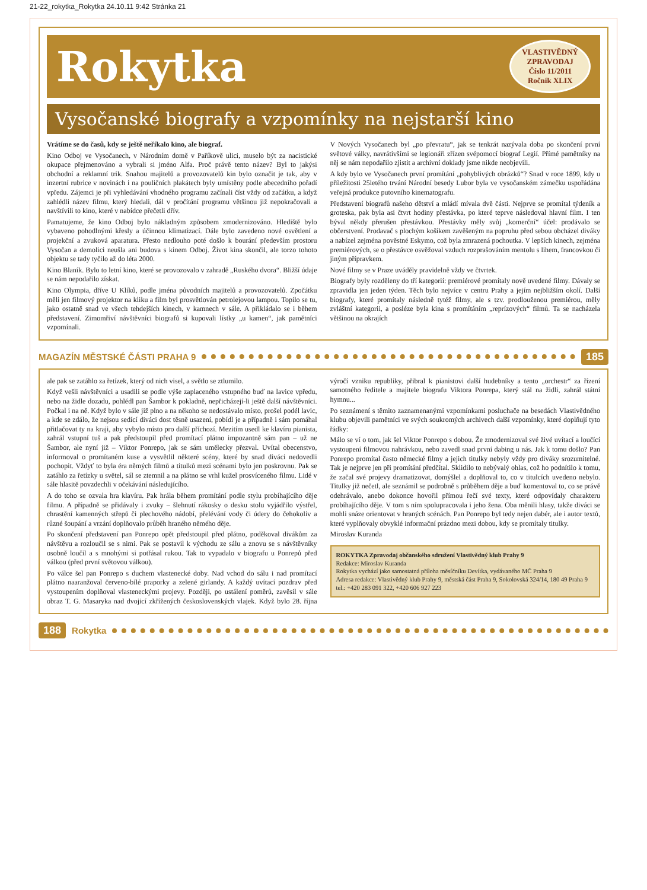21-22_rokytka_Rokytka 24.10.11 9:42 Stránka 21
Rokytka
VLASTIVĚDNÝ
ZPRAVODAJ
Číslo 11/2011
Ročník XLIX
Vysočanské biografy a vzpomínky na nejstarší kino
Vrátíme se do časů, kdy se ještě neříkalo kino, ale biograf.
Kino Odboj ve Vysočanech, v Národním domě v Paříkově ulici, muselo být za nacistické okupace přejmenováno a vybrali si jméno Alfa. Proč právě tento název? Byl to jakýsi obchodní a reklamní trik. Snahou majitelů a provozovatelů kin bylo označit je tak, aby v inzertní rubrice v novinách i na pouličních plakátech byly umístěny podle abecedního pořadí vpředu. Zájemci je při vyhledávání vhodného programu začínali číst vždy od začátku, a když zahlédli název filmu, který hledali, dál v pročítání programu většinou již nepokračovali a navštívili to kino, které v nabídce přečetli dřív.
Pamatujeme, že kino Odboj bylo nákladným způsobem zmodernizováno. Hlediště bylo vybaveno pohodlnými křesly a účinnou klimatizací. Dále bylo zavedeno nové osvětlení a projekční a zvuková aparatura. Přesto nedlouho poté došlo k bourání především prostoru Vysočan a demolici neušla ani budova s kinem Odboj. Život kina skončil, ale torzo tohoto objektu se tady tyčilo až do léta 2000.
Kino Blaník. Bylo to letní kino, které se provozovalo v zahradě „Ruského dvora“. Bližší údaje se nám nepodařilo získat.
Kino Olympia, dříve U Klíků, podle jména původních majitelů a provozovatelů. Zpočátku měli jen filmový projektor na kliku a film byl prosvětlován petrolejovou lampou. Topilo se tu, jako ostatně snad ve všech tehdejších kinech, v kamnech v sále. A přikládalo se i během představení. Zimomřiví návštěvníci biografů si kupovali lístky „u kamen“, jak pamětníci vzpomínali.
V Nových Vysočanech byl „po převratu“, jak se tenkrát nazývala doba po skončení první světové války, navrátivšími se legionáři zřízen svépomocí biograf Legií. Přímé pamětníky na něj se nám nepodařilo zjistit a archivní doklady jsme nikde neobjevili.
A kdy bylo ve Vysočanech první promítání „pohyblivých obrázků“? Snad v roce 1899, kdy u příležitosti 25letého trvání Národní besedy Lubor byla ve vysočanském zámečku uspořádána veřejná produkce putovního kinematografu.
Představení biografů našeho dětství a mládí mívala dvě části. Nejprve se promítal týdeník a groteska, pak byla asi čtvrt hodiny přestávka, po které teprve následoval hlavní film. I ten býval někdy přerušen přestávkou. Přestávky měly svůj „komerční“ účel: prodávalo se občerstvení. Prodavač s plochým košíkem zavěšeným na popruhu před sebou obcházel diváky a nabízel zejména pověstné Eskymo, což byla zmrazená pochoutka. V lepších kinech, zejména premiérových, se o přestávce osvěžoval vzduch rozprašováním mentolu s lihem, francovkou či jiným přípravkem.
Nové filmy se v Praze uváděly pravidelně vždy ve čtvrtek.
Biografy byly rozděleny do tří kategorií: premiérové promítaly nově uvedené filmy. Dávaly se zpravidla jen jeden týden. Těch bylo nejvíce v centru Prahy a jejím nejbližším okolí. Další biografy, které promítaly následně tytéž filmy, ale s tzv. prodlouženou premiérou, měly zvláštní kategorii, a posléze byla kina s promítáním „reprízových“ filmů. Ta se nacházela většinou na okrajích
MAGAZÍN MĚSTSKÉ ČÁSTI PRAHA 9 185
ale pak se zatáhlo za řetízek, který od nich visel, a světlo se ztlumilo.
Když vešli návštěvníci a usadili se podle výše zaplaceného vstupného buď na lavice vpředu, nebo na židle dozadu, pohlédl pan Šambor k pokladně, nepřicházejí-li ještě další návštěvníci. Počkal i na ně. Když bylo v sále již plno a na někoho se nedostávalo místo, prošel podél lavic, a kde se zdálo, že nejsou sedící diváci dost těsně usazení, pobídl je a případně i sám pomáhal přitlačovat ty na kraji, aby vybylo místo pro další příchozí. Mezitím usedl ke klavíru pianista, zahrál vstupní tuš a pak předstoupil před promítací plátno impozantně sám pan – už ne Šambor, ale nyní již – Viktor Ponrepo, jak se sám umělecky přezval. Uvítal obecenstvo, informoval o promítaném kuse a vysvětlil některé scény, které by snad diváci nedovedli pochopit. Vždyť to byla éra němých filmů a titulků mezi scénami bylo jen poskrovnu. Pak se zatáhlo za řetízky u světel, sál se ztemnil a na plátno se vrhl kužel prosvíceného filmu. Lidé v sále hlasitě povzdechli v očekávání následujícího.
A do toho se ozvala hra klavíru. Pak hrála během promítání podle stylu probíhajícího děje filmu. A případně se přidávaly i zvuky – šlehnutí rákosky o desku stolu vyjádřilo výstřel, chrastění kamenných střepů či plechového nádobí, přelévání vody či údery do čehokoliv a různé šoupání a vrzání doplňovalo průběh hraného němého děje.
Po skončení představení pan Ponrepo opět předstoupil před plátno, poděkoval divákům za návštěvu a rozloučil se s nimi. Pak se postavil k východu ze sálu a znovu se s návštěvníky osobně loučil a s mnohými si potřásal rukou. Tak to vypadalo v biografu u Ponrepů před válkou (před první světovou válkou).
Po válce šel pan Ponrepo s duchem vlastenecké doby. Nad vchod do sálu i nad promítací plátno naaranžoval červeno-bílé praporky a zelené girlandy. A každý uvítací pozdrav před vystoupením doplňoval vlasteneckými projevy. Později, po ustálení poměrů, zavěsil v sále obraz T. G. Masaryka nad dvojicí zkřížených československých vlajek. Když bylo 28. října výročí vzniku republiky, přibral k pianistovi další hudebníky a tento „orchestr“ za řízení samotného ředitele a majitele biografu Viktora Ponrepa, který stál na židli, zahrál státní hymnu...
Po seznámení s těmito zaznamenanými vzpomínkami posluchače na besedách Vlastivědného klubu objevili pamětníci ve svých soukromých archivech další vzpomínky, které doplňují tyto řádky:
Málo se ví o tom, jak šel Viktor Ponrepo s dobou. Že zmodernizoval své živé uvítací a loučící vystoupení filmovou nahrávkou, nebo zavedl snad první dabing u nás. Jak k tomu došlo? Pan Ponrepo promítal často německé filmy a jejich titulky nebyly vždy pro diváky srozumitelné. Tak je nejprve jen při promítání předčítal. Sklidilo to nebývalý ohlas, což ho podnítilo k tomu, že začal své projevy dramatizovat, domýšlel a doplňoval to, co v titulcích uvedeno nebylo. Titulky již nečetl, ale seznámil se podrobně s průběhem děje a buď komentoval to, co se právě odehrávalo, anebo dokonce hovořil přímou řečí své texty, které odpovídaly charakteru probíhajícího děje. V tom s ním spolupracovala i jeho žena. Oba měnili hlasy, takže diváci se mohli snáze orientovat v hraných scénách. Pan Ponrepo byl tedy nejen dabér, ale i autor textů, které vyplňovaly obvyklé informační prázdno mezi dobou, kdy se promítaly titulky.
Miroslav Kuranda
ROKYTKA Zpravodaj občanského sdružení Vlastivědný klub Prahy 9
Redakce: Miroslav Kuranda
Rokytka vychází jako samostatná příloha měsíčníku Devítka, vydávaného MČ Praha 9
Adresa redakce: Vlastivědný klub Prahy 9, městská část Praha 9, Sokolovská 324/14, 180 49 Praha 9
tel.: +420 283 091 322, +420 606 927 223
188 Rokytka